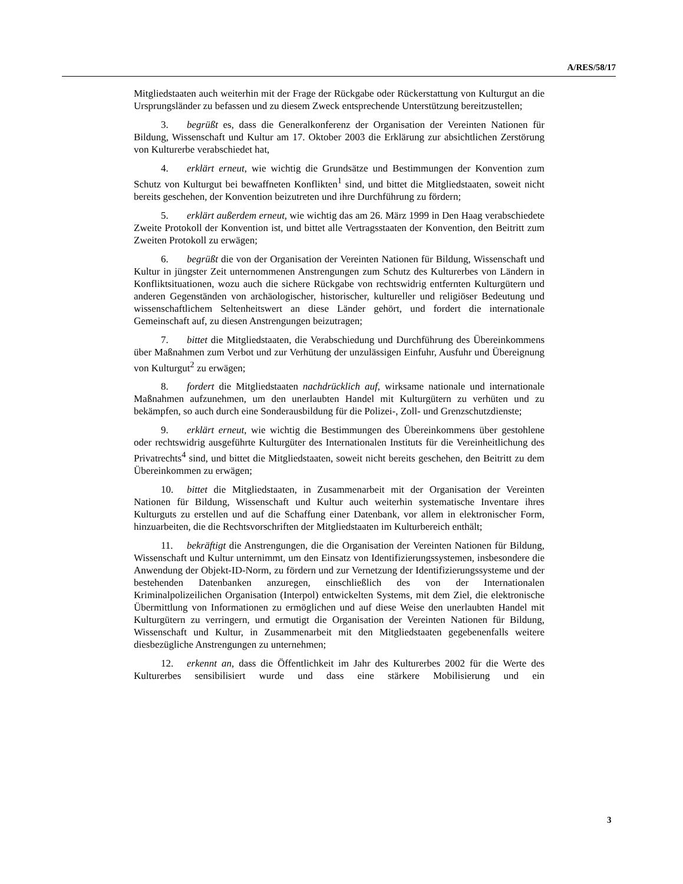A/RES/58/17
Mitgliedstaaten auch weiterhin mit der Frage der Rückgabe oder Rückerstattung von Kulturgut an die Ursprungsländer zu befassen und zu diesem Zweck entsprechende Unterstützung bereitzustellen;
3. begrüßt es, dass die Generalkonferenz der Organisation der Vereinten Nationen für Bildung, Wissenschaft und Kultur am 17. Oktober 2003 die Erklärung zur absichtlichen Zerstörung von Kulturerbe verabschiedet hat,
4. erklärt erneut, wie wichtig die Grundsätze und Bestimmungen der Konvention zum Schutz von Kulturgut bei bewaffneten Konflikten<sup>1</sup> sind, und bittet die Mitgliedstaaten, soweit nicht bereits geschehen, der Konvention beizutreten und ihre Durchführung zu fördern;
5. erklärt außerdem erneut, wie wichtig das am 26. März 1999 in Den Haag verabschiedete Zweite Protokoll der Konvention ist, und bittet alle Vertragsstaaten der Konvention, den Beitritt zum Zweiten Protokoll zu erwägen;
6. begrüßt die von der Organisation der Vereinten Nationen für Bildung, Wissenschaft und Kultur in jüngster Zeit unternommenen Anstrengungen zum Schutz des Kulturerbes von Ländern in Konfliktsituationen, wozu auch die sichere Rückgabe von rechtswidrig entfernten Kulturgütern und anderen Gegenständen von archäologischer, historischer, kultureller und religiöser Bedeutung und wissenschaftlichem Seltenheitswert an diese Länder gehört, und fordert die internationale Gemeinschaft auf, zu diesen Anstrengungen beizutragen;
7. bittet die Mitgliedstaaten, die Verabschiedung und Durchführung des Übereinkommens über Maßnahmen zum Verbot und zur Verhütung der unzulässigen Einfuhr, Ausfuhr und Übereignung von Kulturgut<sup>2</sup> zu erwägen;
8. fordert die Mitgliedstaaten nachdrücklich auf, wirksame nationale und internationale Maßnahmen aufzunehmen, um den unerlaubten Handel mit Kulturgütern zu verhüten und zu bekämpfen, so auch durch eine Sonderausbildung für die Polizei-, Zoll- und Grenzschutzdienste;
9. erklärt erneut, wie wichtig die Bestimmungen des Übereinkommens über gestohlene oder rechtswidrig ausgeführte Kulturgüter des Internationalen Instituts für die Vereinheitlichung des Privatrechts<sup>4</sup> sind, und bittet die Mitgliedstaaten, soweit nicht bereits geschehen, den Beitritt zu dem Übereinkommen zu erwägen;
10. bittet die Mitgliedstaaten, in Zusammenarbeit mit der Organisation der Vereinten Nationen für Bildung, Wissenschaft und Kultur auch weiterhin systematische Inventare ihres Kulturguts zu erstellen und auf die Schaffung einer Datenbank, vor allem in elektronischer Form, hinzuarbeiten, die die Rechtsvorschriften der Mitgliedstaaten im Kulturbereich enthält;
11. bekräftigt die Anstrengungen, die die Organisation der Vereinten Nationen für Bildung, Wissenschaft und Kultur unternimmt, um den Einsatz von Identifizierungssystemen, insbesondere die Anwendung der Objekt-ID-Norm, zu fördern und zur Vernetzung der Identifizierungssysteme und der bestehenden Datenbanken anzuregen, einschließlich des von der Internationalen Kriminalpolizeilichen Organisation (Interpol) entwickelten Systems, mit dem Ziel, die elektronische Übermittlung von Informationen zu ermöglichen und auf diese Weise den unerlaubten Handel mit Kulturgütern zu verringern, und ermutigt die Organisation der Vereinten Nationen für Bildung, Wissenschaft und Kultur, in Zusammenarbeit mit den Mitgliedstaaten gegebenenfalls weitere diesbezügliche Anstrengungen zu unternehmen;
12. erkennt an, dass die Öffentlichkeit im Jahr des Kulturerbes 2002 für die Werte des Kulturerbes sensibilisiert wurde und dass eine stärkere Mobilisierung und ein
3